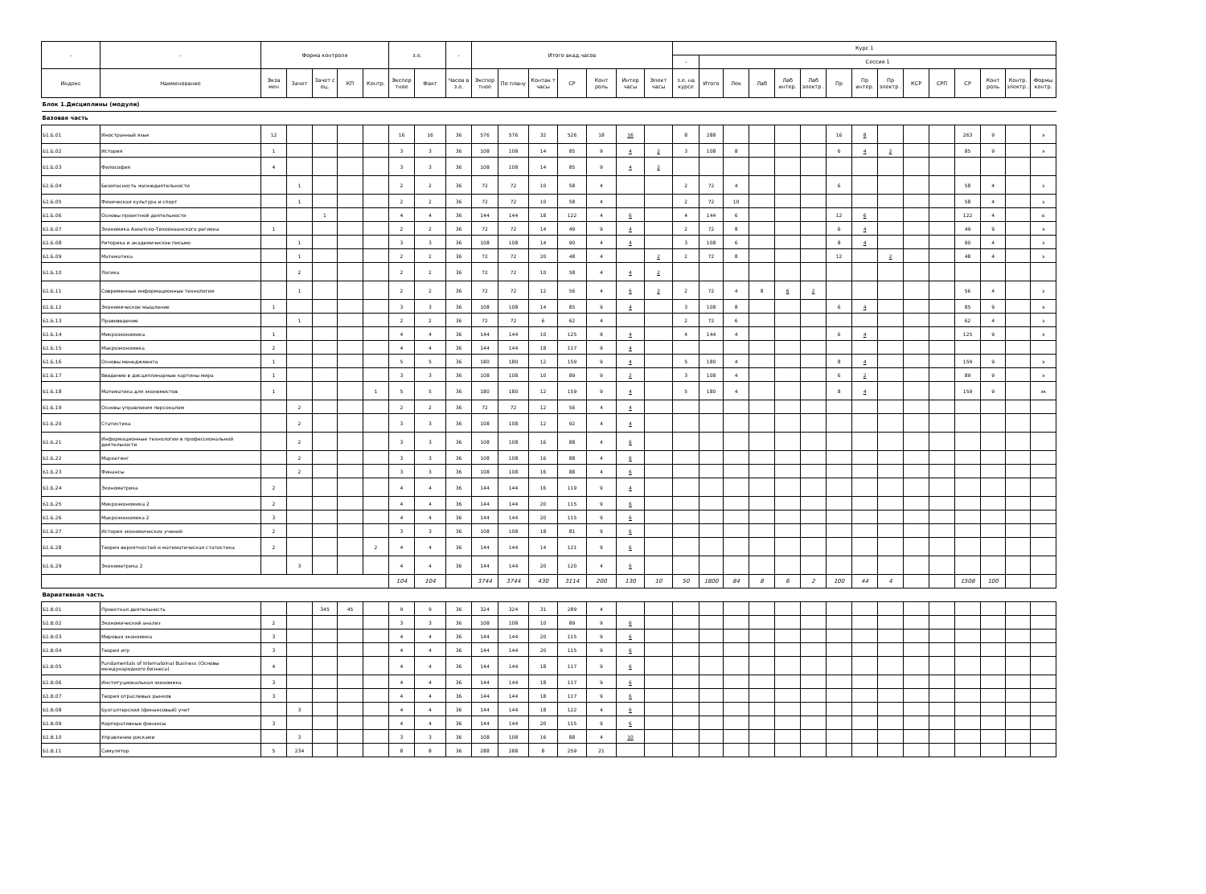| - | - | Форма контроля | | | | | з.е. | | - | Итого акад.часов | | | | | | | Курс 1 | | | | | | | | | | | | | | |
| --- | --- | --- | --- | --- | --- | --- | --- | --- | --- | --- | --- | --- | --- | --- | --- | --- | --- | --- | --- | --- | --- | --- | --- | --- | --- | --- | --- | --- | --- | --- | --- |
| | | | | | | | | | | | | | | | | | - | Сессия 1 | | | | | | | | | | | | | |
| Индекс | Наименование | Экза мен | Зачет | Зачет с оц. | КП | Контр. | Экспер тное | Факт | Часов в з.е. | Экспер тное | По плану | Контак т часы | СР | Конт роль | Интер часы | Элект часы | з.е. на курсе | Итого | Лек | Лаб | Лаб интер. | Лаб электр . | Пр | Пр интер. | Пр электр . | КСР | СРП | СР | Конт роль | Контр. электр . | Формы контр. |
| Блок 1.Дисциплины (модули) | | | | | | | | | | | | | | | | | | | | | | | | | | | | | | | |
| Базовая часть | | | | | | | | | | | | | | | | | | | | | | | | | | | | | | | |
| Б1.Б.01 | Иностранный язык | 12 | | | | | 16 | 16 | 36 | 576 | 576 | 32 | 526 | 18 | 16 | | 8 | 288 | | | | | 16 | 8 | | | | 263 | 9 | | э |
| Б1.Б.02 | История | 1 | | | | | 3 | 3 | 36 | 108 | 108 | 14 | 85 | 9 | 4 | 2 | 3 | 108 | 8 | | | | 6 | 4 | 2 | | | 85 | 9 | | э |
| Б1.Б.03 | Философия | 4 | | | | | 3 | 3 | 36 | 108 | 108 | 14 | 85 | 9 | 4 | 2 | | | | | | | | | | | | | | | |
| Б1.Б.04 | Безопасность жизнедеятельности | | 1 | | | | 2 | 2 | 36 | 72 | 72 | 10 | 58 | 4 | | | 2 | 72 | 4 | | | | 6 | | | | | 58 | 4 | | з |
| Б1.Б.05 | Физическая культура и спорт | | 1 | | | | 2 | 2 | 36 | 72 | 72 | 10 | 58 | 4 | | | 2 | 72 | 10 | | | | | | | | | 58 | 4 | | з |
| Б1.Б.06 | Основы проектной деятельности | | | 1 | | | 4 | 4 | 36 | 144 | 144 | 18 | 122 | 4 | 6 | | 4 | 144 | 6 | | | | 12 | 6 | | | | 122 | 4 | | о |
| Б1.Б.07 | Экономика Азиатско-Тихоокеанского региона | 1 | | | | | 2 | 2 | 36 | 72 | 72 | 14 | 49 | 9 | 4 | | 2 | 72 | 8 | | | | 6 | 4 | | | | 49 | 9 | | э |
| Б1.Б.08 | Риторика и академическое письмо | | 1 | | | | 3 | 3 | 36 | 108 | 108 | 14 | 90 | 4 | 4 | | 3 | 108 | 6 | | | | 8 | 4 | | | | 90 | 4 | | з |
| Б1.Б.09 | Математика | | 1 | | | | 2 | 2 | 36 | 72 | 72 | 20 | 48 | 4 | | 2 | 2 | 72 | 8 | | | | 12 | | 2 | | | 48 | 4 | | з |
| Б1.Б.10 | Логика | | 2 | | | | 2 | 2 | 36 | 72 | 72 | 10 | 58 | 4 | 4 | 2 | | | | | | | | | | | | | | | |
| Б1.Б.11 | Современные информационные технологии | | 1 | | | | 2 | 2 | 36 | 72 | 72 | 12 | 56 | 4 | 6 | 2 | 2 | 72 | 4 | 8 | 6 | 2 | | | | | | 56 | 4 | | з |
| Б1.Б.12 | Экономическое мышление | 1 | | | | | 3 | 3 | 36 | 108 | 108 | 14 | 85 | 9 | 4 | | 3 | 108 | 8 | | | | 6 | 4 | | | | 85 | 9 | | э |
| Б1.Б.13 | Правоведение | | 1 | | | | 2 | 2 | 36 | 72 | 72 | 6 | 62 | 4 | | | 2 | 72 | 6 | | | | | | | | | 62 | 4 | | з |
| Б1.Б.14 | Микроэкономика | 1 | | | | | 4 | 4 | 36 | 144 | 144 | 10 | 125 | 9 | 4 | | 4 | 144 | 4 | | | | 6 | 4 | | | | 125 | 9 | | э |
| Б1.Б.15 | Макроэкономика | 2 | | | | | 4 | 4 | 36 | 144 | 144 | 18 | 117 | 9 | 4 | | | | | | | | | | | | | | | | |
| Б1.Б.16 | Основы менеджмента | 1 | | | | | 5 | 5 | 36 | 180 | 180 | 12 | 159 | 9 | 4 | | 5 | 180 | 4 | | | | 8 | 4 | | | | 159 | 9 | | э |
| Б1.Б.17 | Введение в дисциплинарные картины мира | 1 | | | | | 3 | 3 | 36 | 108 | 108 | 10 | 89 | 9 | 2 | | 3 | 108 | 4 | | | | 6 | 2 | | | | 89 | 9 | | э |
| Б1.Б.18 | Математика для экономистов | 1 | | | | 1 | 5 | 5 | 36 | 180 | 180 | 12 | 159 | 9 | 4 | | 5 | 180 | 4 | | | | 8 | 4 | | | | 159 | 9 | | эк |
| Б1.Б.19 | Основы управления персоналом | | 2 | | | | 2 | 2 | 36 | 72 | 72 | 12 | 56 | 4 | 4 | | | | | | | | | | | | | | | | |
| Б1.Б.20 | Статистика | | 2 | | | | 3 | 3 | 36 | 108 | 108 | 12 | 92 | 4 | 4 | | | | | | | | | | | | | | | | |
| Б1.Б.21 | Информационные технологии в профессиональной деятельности | | 2 | | | | 3 | 3 | 36 | 108 | 108 | 16 | 88 | 4 | 6 | | | | | | | | | | | | | | | | |
| Б1.Б.22 | Маркетинг | | 2 | | | | 3 | 3 | 36 | 108 | 108 | 16 | 88 | 4 | 6 | | | | | | | | | | | | | | | | |
| Б1.Б.23 | Финансы | | 2 | | | | 3 | 3 | 36 | 108 | 108 | 16 | 88 | 4 | 6 | | | | | | | | | | | | | | | | |
| Б1.Б.24 | Эконометрика | 2 | | | | | 4 | 4 | 36 | 144 | 144 | 16 | 119 | 9 | 4 | | | | | | | | | | | | | | | | |
| Б1.Б.25 | Микроэкономика 2 | 2 | | | | | 4 | 4 | 36 | 144 | 144 | 20 | 115 | 9 | 6 | | | | | | | | | | | | | | | | |
| Б1.Б.26 | Макроэкономика 2 | 3 | | | | | 4 | 4 | 36 | 144 | 144 | 20 | 115 | 9 | 6 | | | | | | | | | | | | | | | | |
| Б1.Б.27 | История экономических учений | 2 | | | | | 3 | 3 | 36 | 108 | 108 | 18 | 81 | 9 | 6 | | | | | | | | | | | | | | | | |
| Б1.Б.28 | Теория вероятностей и математическая статистика | 2 | | | | 2 | 4 | 4 | 36 | 144 | 144 | 14 | 121 | 9 | 6 | | | | | | | | | | | | | | | | |
| Б1.Б.29 | Эконометрика 2 | | 3 | | | | 4 | 4 | 36 | 144 | 144 | 20 | 120 | 4 | 6 | | | | | | | | | | | | | | | | |
| | | | | | | | 104 | 104 | | 3744 | 3744 | 430 | 3114 | 200 | 130 | 10 | 50 | 1800 | 84 | 8 | 6 | 2 | 100 | 44 | 4 | | | 1508 | 100 | | |
| Вариативная часть | | | | | | | | | | | | | | | | | | | | | | | | | | | | | | | |
| Б1.В.01 | Проектная деятельность | | | 345 | 45 | | 9 | 9 | 36 | 324 | 324 | 31 | 289 | 4 | | | | | | | | | | | | | | | | | |
| Б1.В.02 | Экономический анализ | 2 | | | | | 3 | 3 | 36 | 108 | 108 | 10 | 89 | 9 | 6 | | | | | | | | | | | | | | | | |
| Б1.В.03 | Мировая экономика | 3 | | | | | 4 | 4 | 36 | 144 | 144 | 20 | 115 | 9 | 6 | | | | | | | | | | | | | | | | |
| Б1.В.04 | Теория игр | 3 | | | | | 4 | 4 | 36 | 144 | 144 | 20 | 115 | 9 | 6 | | | | | | | | | | | | | | | | |
| Б1.В.05 | Fundamentals of Internatoinal Business (Основы международного бизнеса) | 4 | | | | | 4 | 4 | 36 | 144 | 144 | 18 | 117 | 9 | 6 | | | | | | | | | | | | | | | | |
| Б1.В.06 | Институциональная экономика | 3 | | | | | 4 | 4 | 36 | 144 | 144 | 18 | 117 | 9 | 6 | | | | | | | | | | | | | | | | |
| Б1.В.07 | Теория отраслевых рынков | 3 | | | | | 4 | 4 | 36 | 144 | 144 | 18 | 117 | 9 | 6 | | | | | | | | | | | | | | | | |
| Б1.В.08 | Бухгалтерский (финансовый) учет | | 3 | | | | 4 | 4 | 36 | 144 | 144 | 18 | 122 | 4 | 6 | | | | | | | | | | | | | | | | |
| Б1.В.09 | Корпоративные финансы | 3 | | | | | 4 | 4 | 36 | 144 | 144 | 20 | 115 | 9 | 6 | | | | | | | | | | | | | | | | |
| Б1.В.10 | Управление рисками | | 3 | | | | 3 | 3 | 36 | 108 | 108 | 16 | 88 | 4 | 10 | | | | | | | | | | | | | | | | |
| Б1.В.11 | Симулятор | 5 | 234 | | | | 8 | 8 | 36 | 288 | 288 | 8 | 259 | 21 | | | | | | | | | | | | | | | | | |